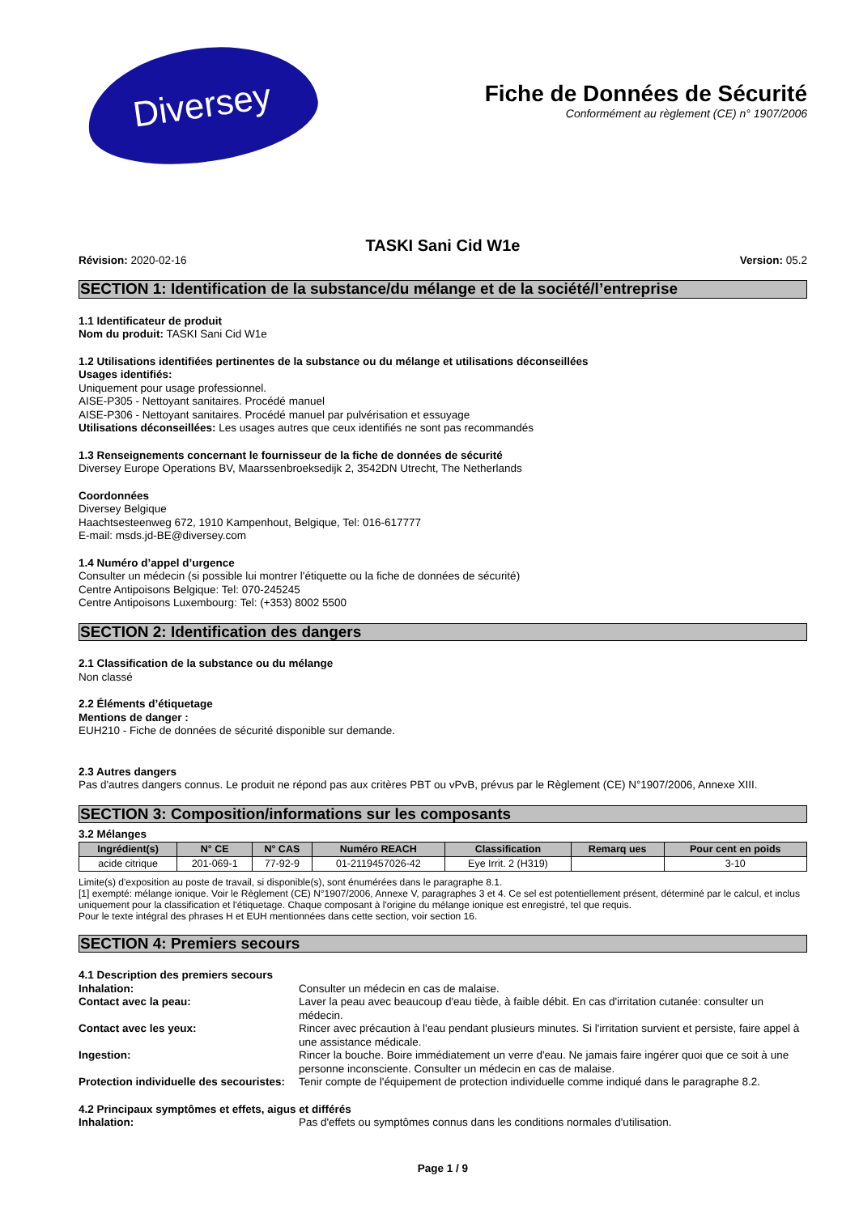Diversey
Fiche de Données de Sécurité
Conformément au règlement (CE) n° 1907/2006
TASKI Sani Cid W1e
Révision: 2020-02-16 Version: 05.2
SECTION 1: Identification de la substance/du mélange et de la société/l’entreprise
1.1 Identificateur de produit
Nom du produit: TASKI Sani Cid W1e
1.2 Utilisations identifiées pertinentes de la substance ou du mélange et utilisations déconseillées
Usages identifiés:
Uniquement pour usage professionnel.
AISE-P305 - Nettoyant sanitaires. Procédé manuel
AISE-P306 - Nettoyant sanitaires. Procédé manuel par pulvérisation et essuyage
Utilisations déconseillées: Les usages autres que ceux identifiés ne sont pas recommandés
1.3 Renseignements concernant le fournisseur de la fiche de données de sécurité
Diversey Europe Operations BV, Maarssenbroeksedijk 2, 3542DN Utrecht, The Netherlands
Coordonnées
Diversey Belgique
Haachtsesteenweg 672, 1910 Kampenhout, Belgique, Tel: 016-617777
E-mail: msds.jd-BE@diversey.com
1.4 Numéro d’appel d’urgence
Consulter un médecin (si possible lui montrer l'étiquette ou la fiche de données de sécurité)
Centre Antipoisons Belgique: Tel: 070-245245
Centre Antipoisons Luxembourg: Tel: (+353) 8002 5500
SECTION 2: Identification des dangers
2.1 Classification de la substance ou du mélange
Non classé
2.2 Éléments d’étiquetage
Mentions de danger :
EUH210 - Fiche de données de sécurité disponible sur demande.
2.3 Autres dangers
Pas d'autres dangers connus. Le produit ne répond pas aux critères PBT ou vPvB, prévus par le Règlement (CE) N°1907/2006, Annexe XIII.
SECTION 3: Composition/informations sur les composants
3.2 Mélanges
| Ingrédient(s) | N° CE | N° CAS | Numéro REACH | Classification | Remarq ues | Pour cent en poids |
| --- | --- | --- | --- | --- | --- | --- |
| acide citrique | 201-069-1 | 77-92-9 | 01-2119457026-42 | Eye Irrit. 2 (H319) | | 3-10 |
Limite(s) d'exposition au poste de travail, si disponible(s), sont énumérées dans le paragraphe 8.1.
[1] exempté: mélange ionique. Voir le Règlement (CE) N°1907/2006, Annexe V, paragraphes 3 et 4. Ce sel est potentiellement présent, déterminé par le calcul, et inclus uniquement pour la classification et l'étiquetage. Chaque composant à l'origine du mélange ionique est enregistré, tel que requis.
Pour le texte intégral des phrases H et EUH mentionnées dans cette section, voir section 16.
SECTION 4: Premiers secours
4.1 Description des premiers secours
Inhalation: Consulter un médecin en cas de malaise.
Contact avec la peau: Laver la peau avec beaucoup d'eau tiède, à faible débit. En cas d'irritation cutanée: consulter un médecin.
Contact avec les yeux: Rincer avec précaution à l'eau pendant plusieurs minutes. Si l'irritation survient et persiste, faire appel à une assistance médicale.
Ingestion: Rincer la bouche. Boire immédiatement un verre d'eau. Ne jamais faire ingérer quoi que ce soit à une personne inconsciente. Consulter un médecin en cas de malaise.
Protection individuelle des secouristes: Tenir compte de l'équipement de protection individuelle comme indiqué dans le paragraphe 8.2.
4.2 Principaux symptômes et effets, aigus et différés
Inhalation: Pas d'effets ou symptômes connus dans les conditions normales d'utilisation.
Page 1 / 9